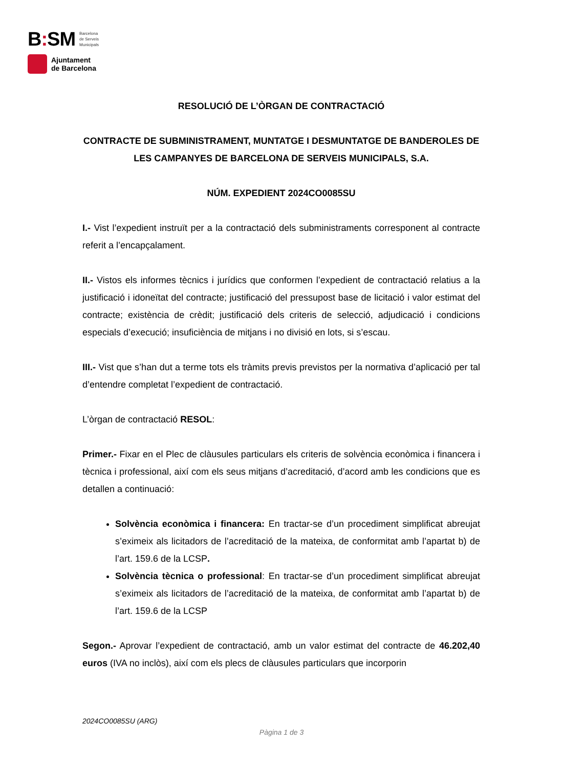B: SM
Barcelona
de Serveis
Municipals
Ajuntament
de Barcelona
RESOLUCIÓ DE L’ÒRGAN DE CONTRACTACIÓ
CONTRACTE DE SUBMINISTRAMENT, MUNTATGE I DESMUNTATGE DE BANDEROLES DE LES CAMPANYES DE BARCELONA DE SERVEIS MUNICIPALS, S.A.
NÚM. EXPEDIENT 2024CO0085SU
I.- Vist l’expedient instruït per a la contractació dels subministraments corresponent al contracte referit a l’encapçalament.
II.- Vistos els informes tècnics i jurídics que conformen l’expedient de contractació relatius a la justificació i idoneïtat del contracte; justificació del pressupost base de licitació i valor estimat del contracte; existència de crèdit; justificació dels criteris de selecció, adjudicació i condicions especials d’execució; insuficiència de mitjans i no divisió en lots, si s’escau.
III.- Vist que s’han dut a terme tots els tràmits previs previstos per la normativa d’aplicació per tal d’entendre completat l’expedient de contractació.
L’òrgan de contractació RESOL:
Primer.- Fixar en el Plec de clàusules particulars els criteris de solvència econòmica i financera i tècnica i professional, així com els seus mitjans d’acreditació, d’acord amb les condicions que es detallen a continuació:
Solvència econòmica i financera: En tractar-se d’un procediment simplificat abreujat s’eximeix als licitadors de l’acreditació de la mateixa, de conformitat amb l’apartat b) de l’art. 159.6 de la LCSP.
Solvència tècnica o professional: En tractar-se d’un procediment simplificat abreujat s’eximeix als licitadors de l’acreditació de la mateixa, de conformitat amb l’apartat b) de l’art. 159.6 de la LCSP
Segon.- Aprovar l’expedient de contractació, amb un valor estimat del contracte de 46.202,40 euros (IVA no inclòs), així com els plecs de clàusules particulars que incorporin
2024CO0085SU (ARG)
Pàgina 1 de 3